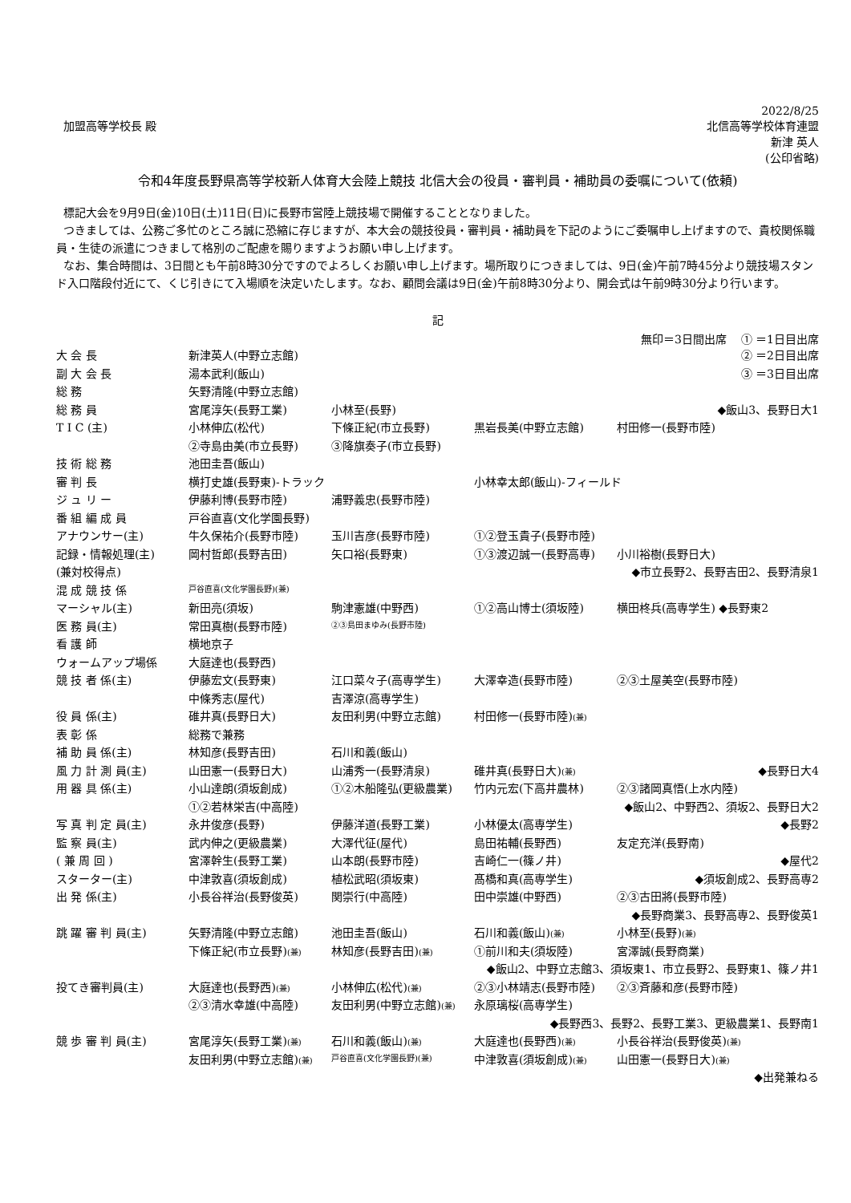2022/8/25
加盟高等学校長 殿 北信高等学校体育連盟
新津 英人
(公印省略)
令和4年度長野県高等学校新人体育大会陸上競技 北信大会の役員・審判員・補助員の委嘱について(依頼)
標記大会を9月9日(金)10日(土)11日(日)に長野市営陸上競技場で開催することとなりました。
つきましては、公務ご多忙のところ誠に恐縮に存じますが、本大会の競技役員・審判員・補助員を下記のようにご委嘱申し上げますので、貴校関係職員・生徒の派遣につきまして格別のご配慮を賜りますようお願い申し上げます。
なお、集合時間は、3日間とも午前8時30分ですのでよろしくお願い申し上げます。場所取りにつきましては、9日(金)午前7時45分より競技場スタンド入口階段付近にて、くじ引きにて入場順を決定いたします。なお、顧問会議は9日(金)午前8時30分より、開会式は午前9時30分より行います。
記
無印＝3日間出席 ① ＝1日目出席
| 大 会 長 | 新津英人(中野立志館) | | | ② ＝2日目出席 |
| 副 大 会 長 | 湯本武利(飯山) | | | ③ ＝3日目出席 |
| 総 務 | 矢野清隆(中野立志館) | | | |
| 総 務 員 | 宮尾淳矢(長野工業) | 小林至(長野) | | ◆飯山3、長野日大1 |
| T I C (主) | 小林伸広(松代) | 下條正紀(市立長野) | 黒岩長美(中野立志館) | 村田修一(長野市陸) |
| | ②寺島由美(市立長野) | ③降旗奏子(市立長野) | | |
| 技 術 総 務 | 池田圭吾(飯山) | | | |
| 審 判 長 | 横打史雄(長野東)-トラック | | 小林幸太郎(飯山)-フィールド | |
| ジ ュ リ ー | 伊藤利博(長野市陸) | 浦野義忠(長野市陸) | | |
| 番 組 編 成 員 | 戸谷直喜(文化学園長野) | | | |
| アナウンサー(主) | 牛久保祐介(長野市陸) | 玉川吉彦(長野市陸) | ①②登玉貴子(長野市陸) | |
| 記録・情報処理(主) | 岡村哲郎(長野吉田) | 矢口裕(長野東) | ①③渡辺誠一(長野高専) | 小川裕樹(長野日大) |
| (兼対校得点) | ◆市立長野2、長野吉田2、長野清泉1 | | | |
| 混 成 競 技 係 | 戸谷直喜(文化学園長野)(兼) | | | |
| マーシャル(主) | 新田亮(須坂) | 駒津憲雄(中野西) | ①②高山博士(須坂陸) | 横田柊兵(高専学生) ◆長野東2 |
| 医 務 員(主) | 常田真樹(長野市陸) | ②③島田まゆみ(長野市陸) | | |
| 看 護 師 | 横地京子 | | | |
| ウォームアップ場係 | 大庭達也(長野西) | | | |
| 競 技 者 係(主) | 伊藤宏文(長野東) | 江口菜々子(高専学生) | 大澤幸造(長野市陸) | ②③土屋美空(長野市陸) |
| | 中條秀志(屋代) | 吉澤涼(高専学生) | | |
| 役 員 係(主) | 碓井真(長野日大) | 友田利男(中野立志館) | 村田修一(長野市陸) (兼) | |
| 表 彰 係 | 総務で兼務 | | | |
| 補 助 員 係(主) | 林知彦(長野吉田) | 石川和義(飯山) | | |
| 風 力 計 測 員(主) | 山田憲一(長野日大) | 山浦秀一(長野清泉) | 碓井真(長野日大) (兼) | ◆長野日大4 |
| 用 器 具 係(主) | 小山達朗(須坂創成) | ①②木船隆弘(更級農業) | 竹内元宏(下高井農林) | ②③諸岡真悟(上水内陸) |
| | ①②若林栄吉(中高陸) | ◆飯山2、中野西2、須坂2、長野日大2 | | |
| 写 真 判 定 員(主) | 永井俊彦(長野) | 伊藤洋道(長野工業) | 小林優太(高専学生) | ◆長野2 |
| 監 察 員(主) | 武内伸之(更級農業) | 大澤代征(屋代) | 島田祐輔(長野西) | 友定充洋(長野南) |
| ( 兼 周 回 ) | 宮澤幹生(長野工業) | 山本朗(長野市陸) | 吉崎仁一(篠ノ井) | ◆屋代2 |
| スターター(主) | 中津敦喜(須坂創成) | 植松武昭(須坂東) | 髙橋和真(高専学生) | ◆須坂創成2、長野高専2 |
| 出 発 係(主) | 小長谷祥治(長野俊英) | 関崇行(中高陸) | 田中崇雄(中野西) | ②③古田將(長野市陸) |
| ◆長野商業3、長野高専2、長野俊英1 | | | | |
| 跳 躍 審 判 員(主) | 矢野清隆(中野立志館) | 池田圭吾(飯山) | 石川和義(飯山) (兼) | 小林至(長野) (兼) |
| | 下條正紀(市立長野) (兼) | 林知彦(長野吉田) (兼) | ①前川和夫(須坂陸) | 宮澤誠(長野商業) |
| ◆飯山2、中野立志館3、須坂東1、市立長野2、長野東1、篠ノ井1 | | | | |
| 投てき審判員(主) | 大庭達也(長野西) (兼) | 小林伸広(松代) (兼) | ②③小林靖志(長野市陸) | ②③斉藤和彦(長野市陸) |
| | ②③清水幸雄(中高陸) | 友田利男(中野立志館) (兼) | 永原璃桜(高専学生) | |
| ◆長野西3、長野2、長野工業3、更級農業1、長野南1 | | | | |
| 競 歩 審 判 員(主) | 宮尾淳矢(長野工業) (兼) | 石川和義(飯山) (兼) | 大庭達也(長野西) (兼) | 小長谷祥治(長野俊英) (兼) |
| | 友田利男(中野立志館) (兼) | 戸谷直喜(文化学園長野)(兼) | 中津敦喜(須坂創成) (兼) | 山田憲一(長野日大) (兼) |
| ◆出発兼ねる | | | | |